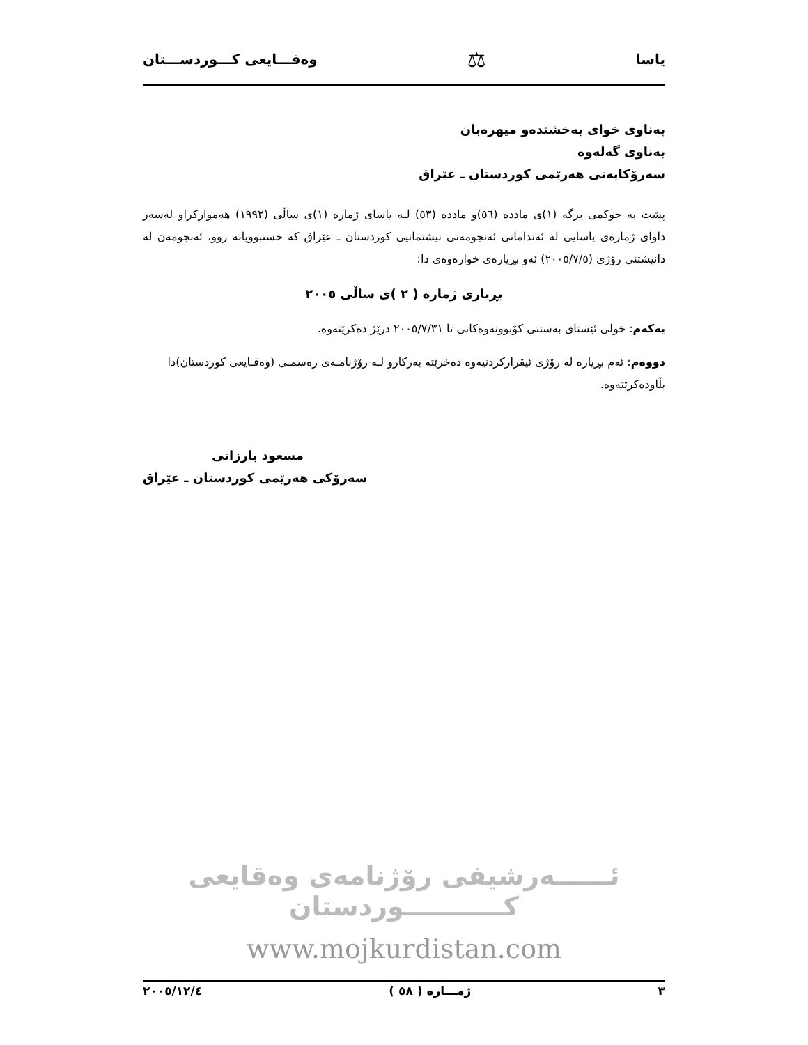یاسا ⚖ وەقـــایعی کـــوردســـتان
بەناوی خوای بەخشندەو میهرەبان
بەناوی گەلەوە
سەرۆکایەتی هەرێمی کوردستان ـ عێراق
پشت بە حوکمی برگە (١)ی ماددە (٥٦)و ماددە (٥٣) لـە یاسای ژمارە (١)ی ساڵی (١٩٩٢) هەموارکراو لەسەر داوای ژمارەی یاسایی لە ئەندامانی ئەنجومەنی نیشتمانیی کوردستان ـ عێراق کە خستبوویانە روو، ئەنجومەن لە دانیشتنی رۆژی (٢٠٠٥/٧/٥) ئەو بڕیارەی خوارەوەی دا:
بڕیاری ژمارە ( ٢ )ی ساڵی ٢٠٠٥
یەکەم: خولی ئێستای بەستنی کۆبوونەوەکانی تا ٢٠٠٥/٧/٣١ درێژ دەکرێتەوە.
دووەم: ئەم بڕیارە لە رۆژی ئیقرارکردنیەوە دەخرێتە بەرکارو لـە رۆژنامـەی رەسمـی (وەقـایعی کوردستان)دا بڵاودەکرێتەوە.
مسعود بارزانی
سەرۆکی هەرێمی کوردستان ـ عێراق
ئــــــەرشیفی رۆژنامەی وەقایعی کـــــــــــوردستان
www.mojkurdistan.com
٣ ژمـــارە ( ٥٨ ) ٢٠٠٥/١٢/٤